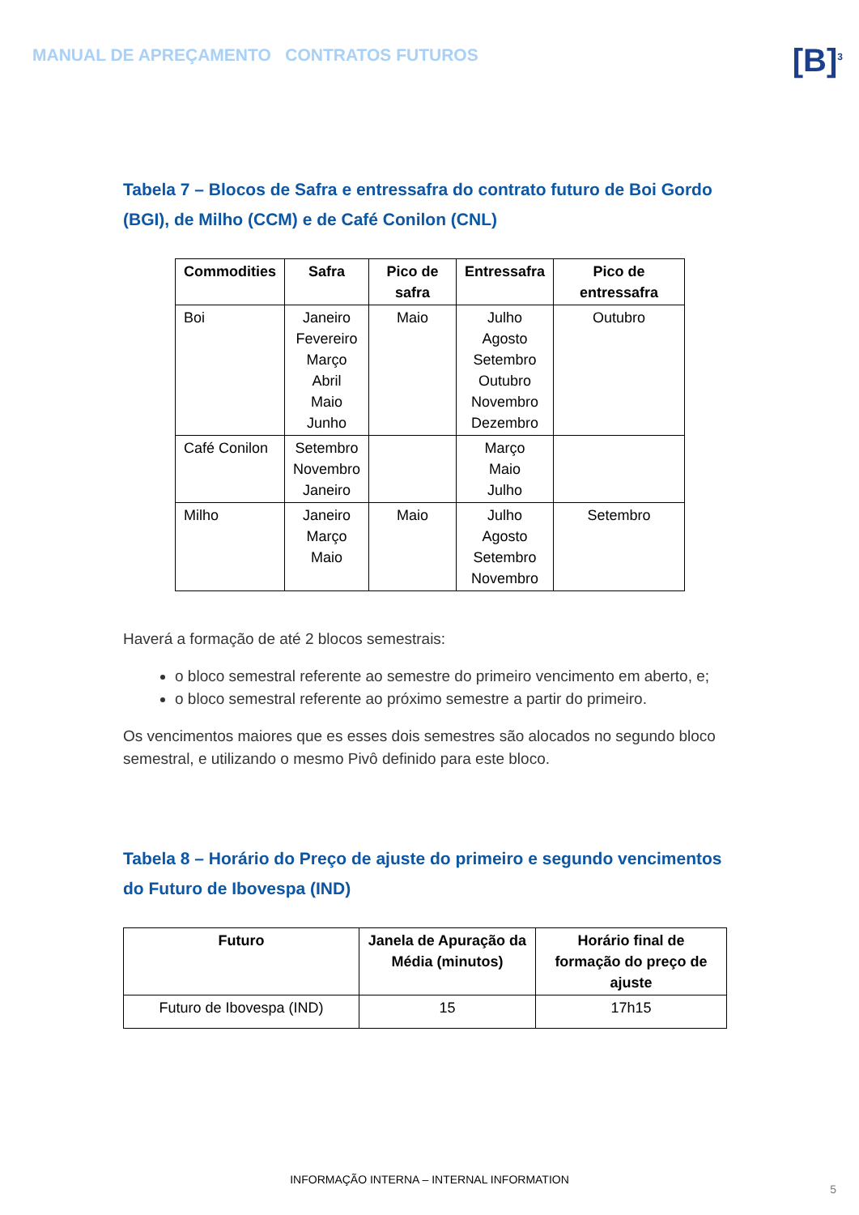MANUAL DE APREÇAMENTO CONTRATOS FUTUROS
[B]<sup>3</sup>
Tabela 7 – Blocos de Safra e entressafra do contrato futuro de Boi Gordo (BGI), de Milho (CCM) e de Café Conilon (CNL)
| Commodities | Safra | Pico de safra | Entressafra | Pico de entressafra |
| --- | --- | --- | --- | --- |
| Boi | Janeiro Fevereiro Março Abril Maio Junho | Maio | Julho Agosto Setembro Outubro Novembro Dezembro | Outubro |
| Café Conilon | Setembro Novembro Janeiro | | Março Maio Julho | |
| Milho | Janeiro Março Maio | Maio | Julho Agosto Setembro Novembro | Setembro |
Haverá a formação de até 2 blocos semestrais:
o bloco semestral referente ao semestre do primeiro vencimento em aberto, e;
o bloco semestral referente ao próximo semestre a partir do primeiro.
Os vencimentos maiores que es esses dois semestres são alocados no segundo bloco semestral, e utilizando o mesmo Pivô definido para este bloco.
Tabela 8 – Horário do Preço de ajuste do primeiro e segundo vencimentos do Futuro de Ibovespa (IND)
| Futuro | Janela de Apuração da Média (minutos) | Horário final de formação do preço de ajuste |
| --- | --- | --- |
| Futuro de Ibovespa (IND) | 15 | 17h15 |
INFORMAÇÃO INTERNA – INTERNAL INFORMATION
5